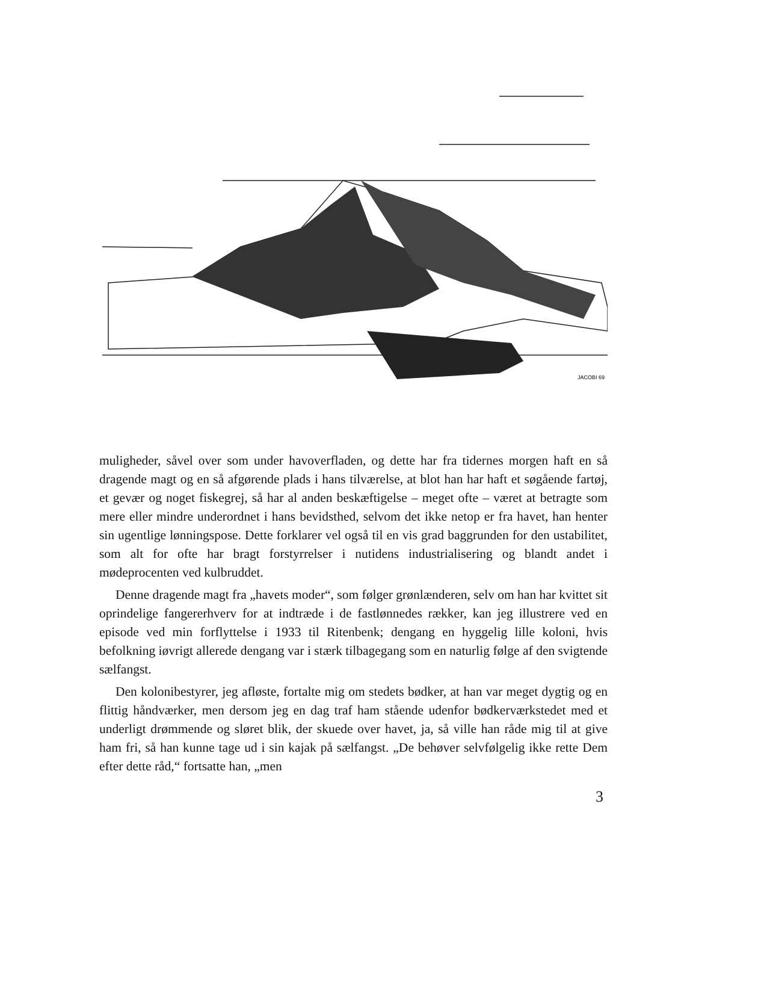JACOBI 69
muligheder, såvel over som under havoverfladen, og dette har fra tidernes morgen haft en så dragende magt og en så afgørende plads i hans tilværelse, at blot han har haft et søgående fartøj, et gevær og noget fiskegrej, så har al anden beskæftigelse – meget ofte – været at betragte som mere eller mindre underordnet i hans bevidsthed, selvom det ikke netop er fra havet, han henter sin ugentlige lønningspose. Dette forklarer vel også til en vis grad baggrunden for den ustabilitet, som alt for ofte har bragt forstyrrelser i nutidens industrialisering og blandt andet i mødeprocenten ved kulbruddet.
Denne dragende magt fra „havets moder“, som følger grønlænderen, selv om han har kvittet sit oprindelige fangererhverv for at indtræde i de fastlønnedes rækker, kan jeg illustrere ved en episode ved min forflyttelse i 1933 til Ritenbenk; dengang en hyggelig lille koloni, hvis befolkning iøvrigt allerede dengang var i stærk tilbagegang som en naturlig følge af den svigtende sælfangst.
Den kolonibestyrer, jeg afløste, fortalte mig om stedets bødker, at han var meget dygtig og en flittig håndværker, men dersom jeg en dag traf ham stående udenfor bødkerværkstedet med et underligt drømmende og sløret blik, der skuede over havet, ja, så ville han råde mig til at give ham fri, så han kunne tage ud i sin kajak på sælfangst. „De behøver selvfølgelig ikke rette Dem efter dette råd,“ fortsatte han, „men
3